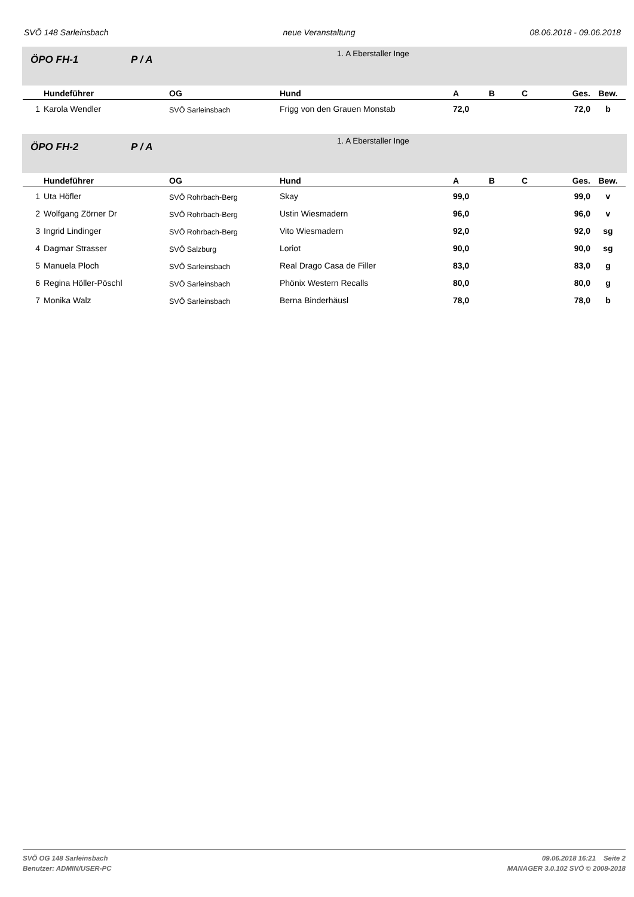SVÖ 148 Sarleinsbach neue Veranstaltung 08.06.2018 - 09.06.2018
ÖPO FH-1 P / A
1. A Eberstaller Inge
| | Hundeführer | OG | Hund | A | B | C | Ges. | Bew. |
| --- | --- | --- | --- | --- | --- | --- | --- | --- |
| 1 | Karola Wendler | SVÖ Sarleinsbach | Frigg von den Grauen Monstab | 72,0 | | | 72,0 | b |
ÖPO FH-2 P / A
1. A Eberstaller Inge
| | Hundeführer | OG | Hund | A | B | C | Ges. | Bew. |
| --- | --- | --- | --- | --- | --- | --- | --- | --- |
| 1 | Uta Höfler | SVÖ Rohrbach-Berg | Skay | 99,0 | | | 99,0 | v |
| 2 | Wolfgang Zörner Dr | SVÖ Rohrbach-Berg | Ustin Wiesmadern | 96,0 | | | 96,0 | v |
| 3 | Ingrid Lindinger | SVÖ Rohrbach-Berg | Vito Wiesmadern | 92,0 | | | 92,0 | sg |
| 4 | Dagmar Strasser | SVÖ Salzburg | Loriot | 90,0 | | | 90,0 | sg |
| 5 | Manuela Ploch | SVÖ Sarleinsbach | Real Drago Casa de Filler | 83,0 | | | 83,0 | g |
| 6 | Regina Höller-Pöschl | SVÖ Sarleinsbach | Phönix Western Recalls | 80,0 | | | 80,0 | g |
| 7 | Monika Walz | SVÖ Sarleinsbach | Berna Binderhäusl | 78,0 | | | 78,0 | b |
SVÖ OG 148 Sarleinsbach
Benutzer: ADMIN/USER-PC
09.06.2018 16:21 Seite 2
MANAGER 3.0.102 SVÖ © 2008-2018